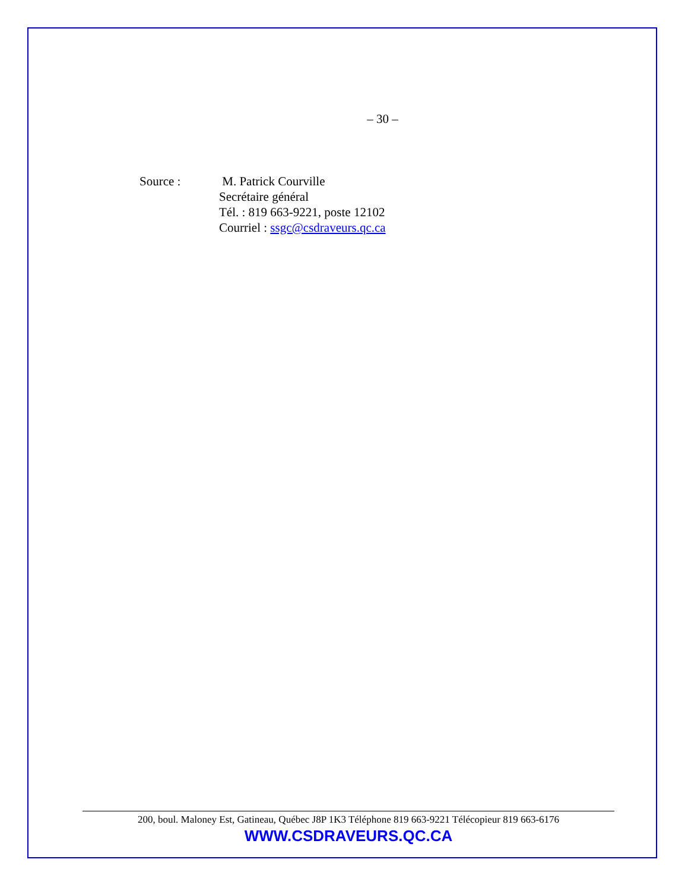– 30 –
Source : M. Patrick Courville
Secrétaire général
Tél. : 819 663-9221, poste 12102
Courriel : ssgc@csdraveurs.qc.ca
200, boul. Maloney Est, Gatineau, Québec J8P 1K3 Téléphone 819 663-9221 Télécopieur 819 663-6176
WWW.CSDRAVEURS.QC.CA